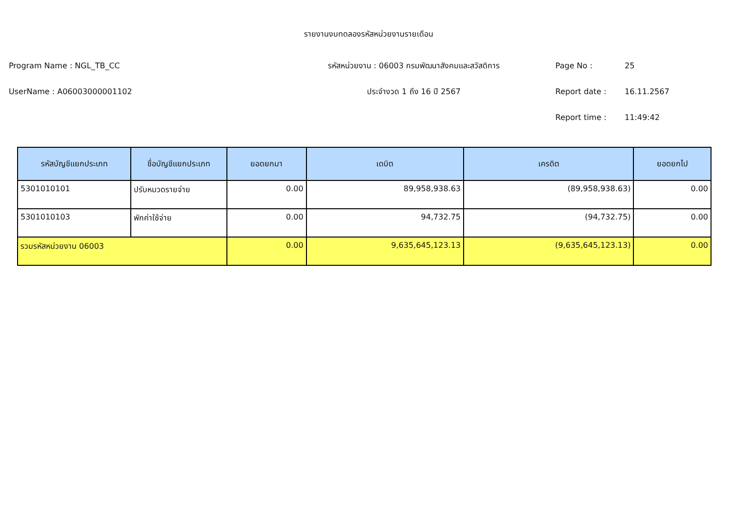รายงานงบทดลองรหัสหน่วยงานรายเดือน
Program Name : NGL_TB_CC รหัสหน่วยงาน : 06003 กรมพัฒนาสังคมและสวัสดิการ Page No : 25
UserName : A06003000001102 ประจำงวด 1 ถึง 16 ปี 2567 Report date : 16.11.2567
Report time : 11:49:42
| รหัสบัญชีแยกประเภท | ชื่อบัญชีแยกประเภท | ยอดยกมา | เดบิต | เครดิต | ยอดยกไป |
| --- | --- | --- | --- | --- | --- |
| 5301010101 | ปรับหมวดรายจ่าย | 0.00 | 89,958,938.63 | (89,958,938.63) | 0.00 |
| 5301010103 | พักค่าใช้จ่าย | 0.00 | 94,732.75 | (94,732.75) | 0.00 |
| รวมรหัสหน่วยงาน 06003 | | 0.00 | 9,635,645,123.13 | (9,635,645,123.13) | 0.00 |